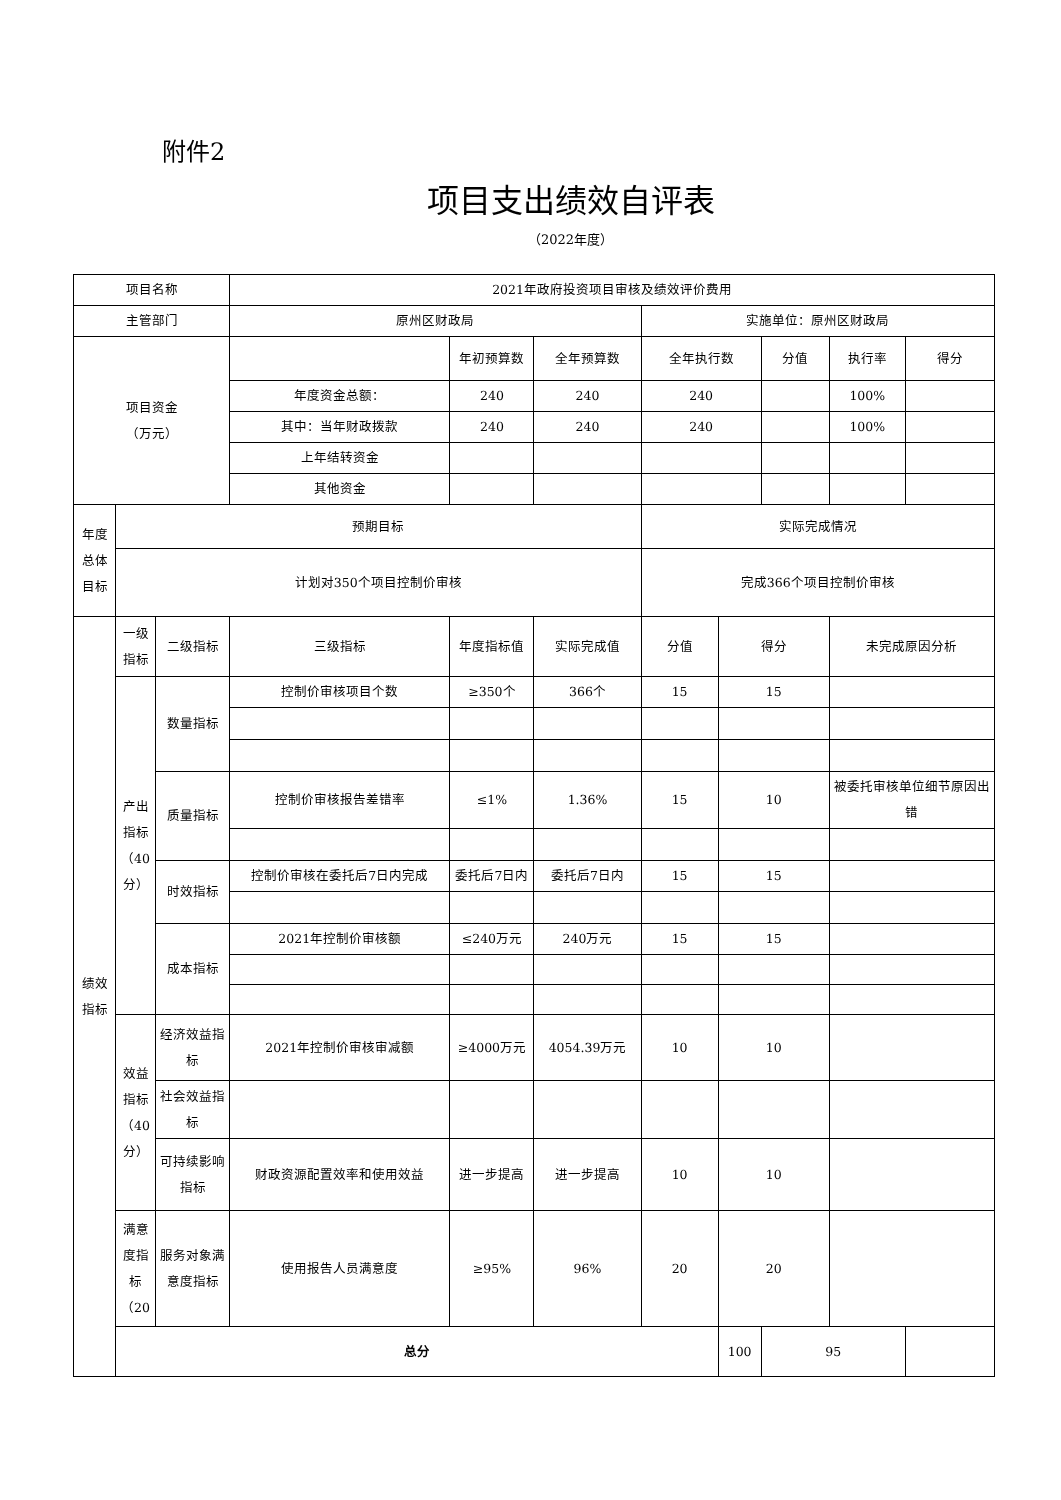附件2
项目支出绩效自评表
（2022年度）
| 项目名称 | | | 2021年政府投资项目审核及绩效评价费用 | | | | | | | |
| 主管部门 | | | 原州区财政局 | | | 实施单位：原州区财政局 | | | | |
| 项目资金 （万元） | | | | 年初预算数 | 全年预算数 | 全年执行数 | | 分值 | 执行率 | 得分 |
| | | | 年度资金总额： | 240 | 240 | 240 | | | 100% | |
| | | | 其中：当年财政拨款 | 240 | 240 | 240 | | | 100% | |
| | | | 上年结转资金 | | | | | | | |
| | | | 其他资金 | | | | | | | |
| 年度总体目标 | 预期目标 | | | | | 实际完成情况 | | | | |
| | 计划对350个项目控制价审核 | | | | | 完成366个项目控制价审核 | | | | |
| 绩效指标 | 一级指标 | 二级指标 | 三级指标 | 年度指标值 | 实际完成值 | 分值 | 得分 | | 未完成原因分析 | |
| | 产出指标（40分） | 数量指标 | 控制价审核项目个数 | ≥350个 | 366个 | 15 | 15 | | | |
| | | 质量指标 | 控制价审核报告差错率 | ≤1% | 1.36% | 15 | 10 | | 被委托审核单位细节原因出错 | |
| | | 时效指标 | 控制价审核在委托后7日内完成 | 委托后7日内 | 委托后7日内 | 15 | 15 | | | |
| | | 成本指标 | 2021年控制价审核额 | ≤240万元 | 240万元 | 15 | 15 | | | |
| | 效益指标（40分） | 经济效益指标 | 2021年控制价审核审减额 | ≥4000万元 | 4054.39万元 | 10 | 10 | | | |
| | | 社会效益指标 | | | | | | | | |
| | | 可持续影响指标 | 财政资源配置效率和使用效益 | 进一步提高 | 进一步提高 | 10 | 10 | | | |
| | 满意度指标（20 | 服务对象满意度指标 | 使用报告人员满意度 | ≥95% | 96% | 20 | 20 | | | |
| | 总分 | | | | | | 100 | 95 | | |